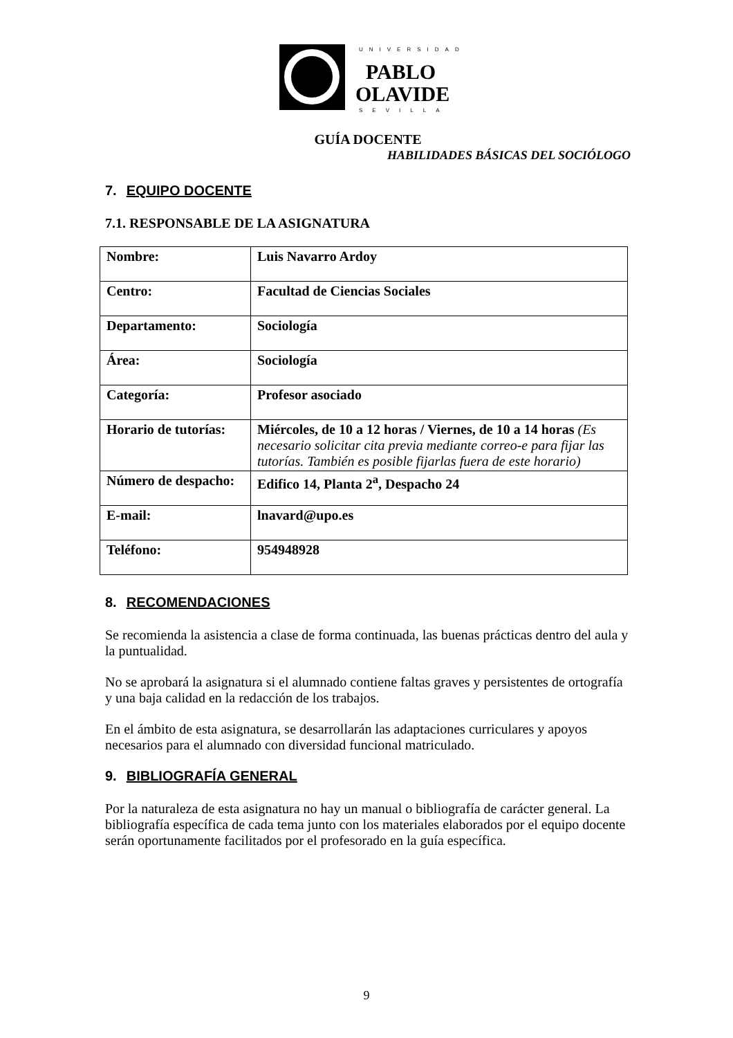UNIVERSIDAD
PABLO
OLAVIDE
SEVILLA
GUÍA DOCENTE
HABILIDADES BÁSICAS DEL SOCIÓLOGO
7. EQUIPO DOCENTE
7.1. RESPONSABLE DE LA ASIGNATURA
| Nombre: | Luis Navarro Ardoy |
| Centro: | Facultad de Ciencias Sociales |
| Departamento: | Sociología |
| Área: | Sociología |
| Categoría: | Profesor asociado |
| Horario de tutorías: | Miércoles, de 10 a 12 horas / Viernes, de 10 a 14 horas (Es necesario solicitar cita previa mediante correo-e para fijar las tutorías. También es posible fijarlas fuera de este horario) |
| Número de despacho: | Edifico 14, Planta 2<sup>a</sup>, Despacho 24 |
| E-mail: | lnavard@upo.es |
| Teléfono: | 954948928 |
8. RECOMENDACIONES
Se recomienda la asistencia a clase de forma continuada, las buenas prácticas dentro del aula y la puntualidad.
No se aprobará la asignatura si el alumnado contiene faltas graves y persistentes de ortografía y una baja calidad en la redacción de los trabajos.
En el ámbito de esta asignatura, se desarrollarán las adaptaciones curriculares y apoyos necesarios para el alumnado con diversidad funcional matriculado.
9. BIBLIOGRAFÍA GENERAL
Por la naturaleza de esta asignatura no hay un manual o bibliografía de carácter general. La bibliografía específica de cada tema junto con los materiales elaborados por el equipo docente serán oportunamente facilitados por el profesorado en la guía específica.
9